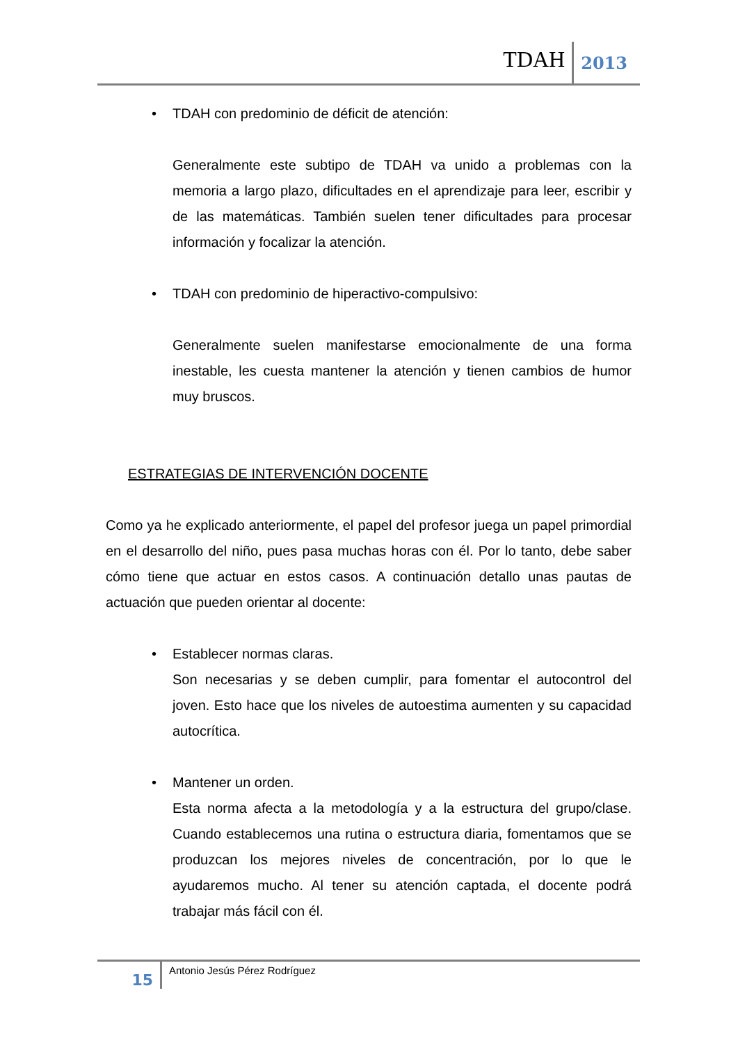TDAH 2013
• TDAH con predominio de déficit de atención:
Generalmente este subtipo de TDAH va unido a problemas con la memoria a largo plazo, dificultades en el aprendizaje para leer, escribir y de las matemáticas. También suelen tener dificultades para procesar información y focalizar la atención.
• TDAH con predominio de hiperactivo-compulsivo:
Generalmente suelen manifestarse emocionalmente de una forma inestable, les cuesta mantener la atención y tienen cambios de humor muy bruscos.
ESTRATEGIAS DE INTERVENCIÓN DOCENTE
Como ya he explicado anteriormente, el papel del profesor juega un papel primordial en el desarrollo del niño, pues pasa muchas horas con él. Por lo tanto, debe saber cómo tiene que actuar en estos casos. A continuación detallo unas pautas de actuación que pueden orientar al docente:
• Establecer normas claras.
Son necesarias y se deben cumplir, para fomentar el autocontrol del joven. Esto hace que los niveles de autoestima aumenten y su capacidad autocrítica.
• Mantener un orden.
Esta norma afecta a la metodología y a la estructura del grupo/clase. Cuando establecemos una rutina o estructura diaria, fomentamos que se produzcan los mejores niveles de concentración, por lo que le ayudaremos mucho. Al tener su atención captada, el docente podrá trabajar más fácil con él.
15 Antonio Jesús Pérez Rodríguez